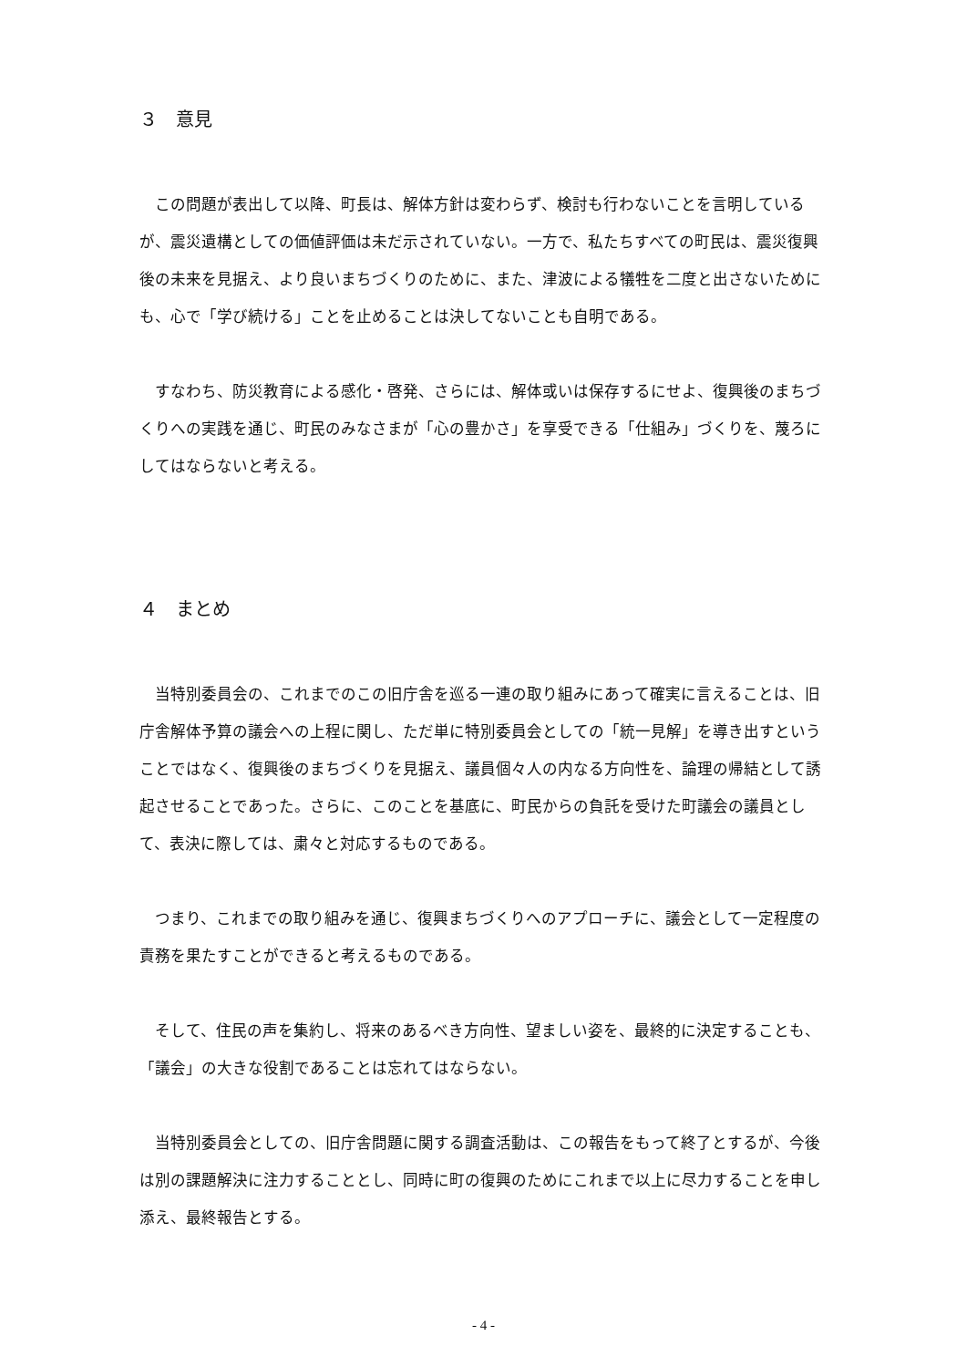３　意見
この問題が表出して以降、町長は、解体方針は変わらず、検討も行わないことを言明しているが、震災遺構としての価値評価は未だ示されていない。一方で、私たちすべての町民は、震災復興後の未来を見据え、より良いまちづくりのために、また、津波による犠牲を二度と出さないためにも、心で「学び続ける」ことを止めることは決してないことも自明である。
すなわち、防災教育による感化・啓発、さらには、解体或いは保存するにせよ、復興後のまちづくりへの実践を通じ、町民のみなさまが「心の豊かさ」を享受できる「仕組み」づくりを、蔑ろにしてはならないと考える。
４　まとめ
当特別委員会の、これまでのこの旧庁舎を巡る一連の取り組みにあって確実に言えることは、旧庁舎解体予算の議会への上程に関し、ただ単に特別委員会としての「統一見解」を導き出すということではなく、復興後のまちづくりを見据え、議員個々人の内なる方向性を、論理の帰結として誘起させることであった。さらに、このことを基底に、町民からの負託を受けた町議会の議員として、表決に際しては、粛々と対応するものである。
つまり、これまでの取り組みを通じ、復興まちづくりへのアプローチに、議会として一定程度の責務を果たすことができると考えるものである。
そして、住民の声を集約し、将来のあるべき方向性、望ましい姿を、最終的に決定することも、「議会」の大きな役割であることは忘れてはならない。
当特別委員会としての、旧庁舎問題に関する調査活動は、この報告をもって終了とするが、今後は別の課題解決に注力することとし、同時に町の復興のためにこれまで以上に尽力することを申し添え、最終報告とする。
- 4 -